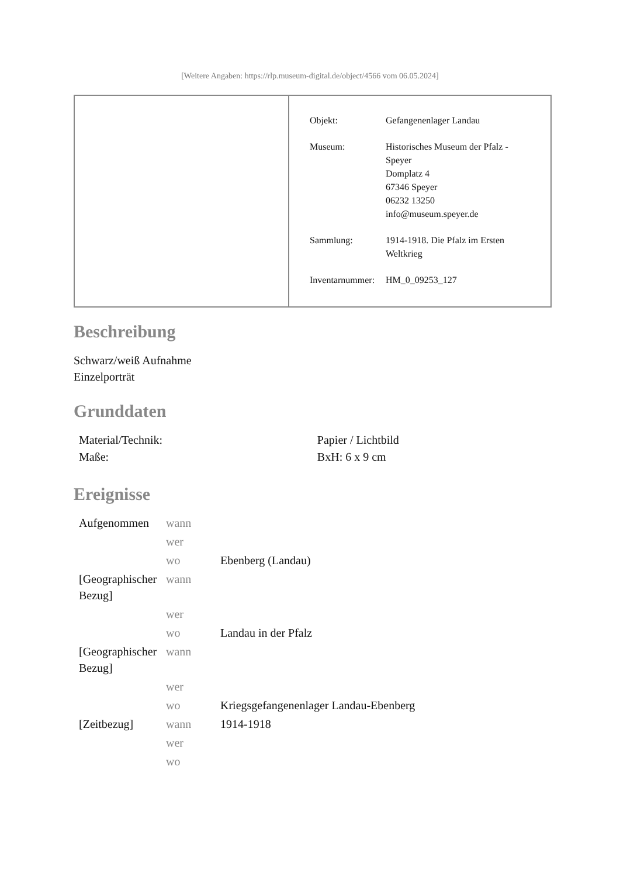[Weitere Angaben: https://rlp.museum-digital.de/object/4566 vom 06.05.2024]
| Objekt: | Gefangenenlager Landau |
| Museum: | Historisches Museum der Pfalz - Speyer Domplatz 4 67346 Speyer 06232 13250 info@museum.speyer.de |
| Sammlung: | 1914-1918. Die Pfalz im Ersten Weltkrieg |
| Inventarnummer: | HM_0_09253_127 |
Beschreibung
Schwarz/weiß Aufnahme
Einzelporträt
Grunddaten
| Material/Technik: | Papier / Lichtbild |
| Maße: | BxH: 6 x 9 cm |
Ereignisse
| Aufgenommen | wann | |
| | wer | |
| | wo | Ebenberg (Landau) |
| [Geographischer Bezug] | wann | |
| | wer | |
| | wo | Landau in der Pfalz |
| [Geographischer Bezug] | wann | |
| | wer | |
| | wo | Kriegsgefangenenlager Landau-Ebenberg |
| [Zeitbezug] | wann | 1914-1918 |
| | wer | |
| | wo | |